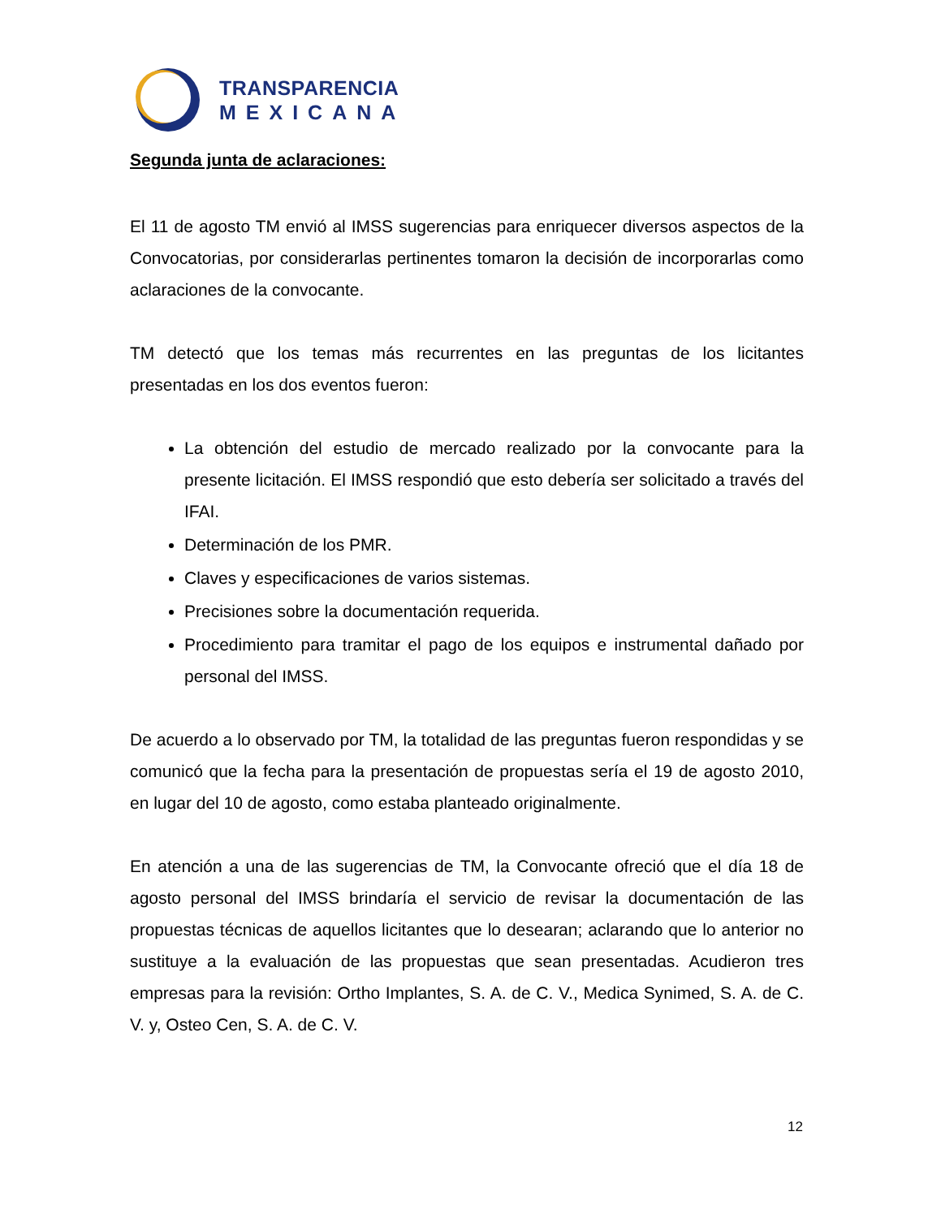TRANSPARENCIA
MEXICANA
Segunda junta de aclaraciones:
El 11 de agosto TM envió al IMSS sugerencias para enriquecer diversos aspectos de la Convocatorias, por considerarlas pertinentes tomaron la decisión de incorporarlas como aclaraciones de la convocante.
TM detectó que los temas más recurrentes en las preguntas de los licitantes presentadas en los dos eventos fueron:
La obtención del estudio de mercado realizado por la convocante para la presente licitación. El IMSS respondió que esto debería ser solicitado a través del IFAI.
Determinación de los PMR.
Claves y especificaciones de varios sistemas.
Precisiones sobre la documentación requerida.
Procedimiento para tramitar el pago de los equipos e instrumental dañado por personal del IMSS.
De acuerdo a lo observado por TM, la totalidad de las preguntas fueron respondidas y se comunicó que la fecha para la presentación de propuestas sería el 19 de agosto 2010, en lugar del 10 de agosto, como estaba planteado originalmente.
En atención a una de las sugerencias de TM, la Convocante ofreció que el día 18 de agosto personal del IMSS brindaría el servicio de revisar la documentación de las propuestas técnicas de aquellos licitantes que lo desearan; aclarando que lo anterior no sustituye a la evaluación de las propuestas que sean presentadas. Acudieron tres empresas para la revisión: Ortho Implantes, S. A. de C. V., Medica Synimed, S. A. de C. V. y, Osteo Cen, S. A. de C. V.
12